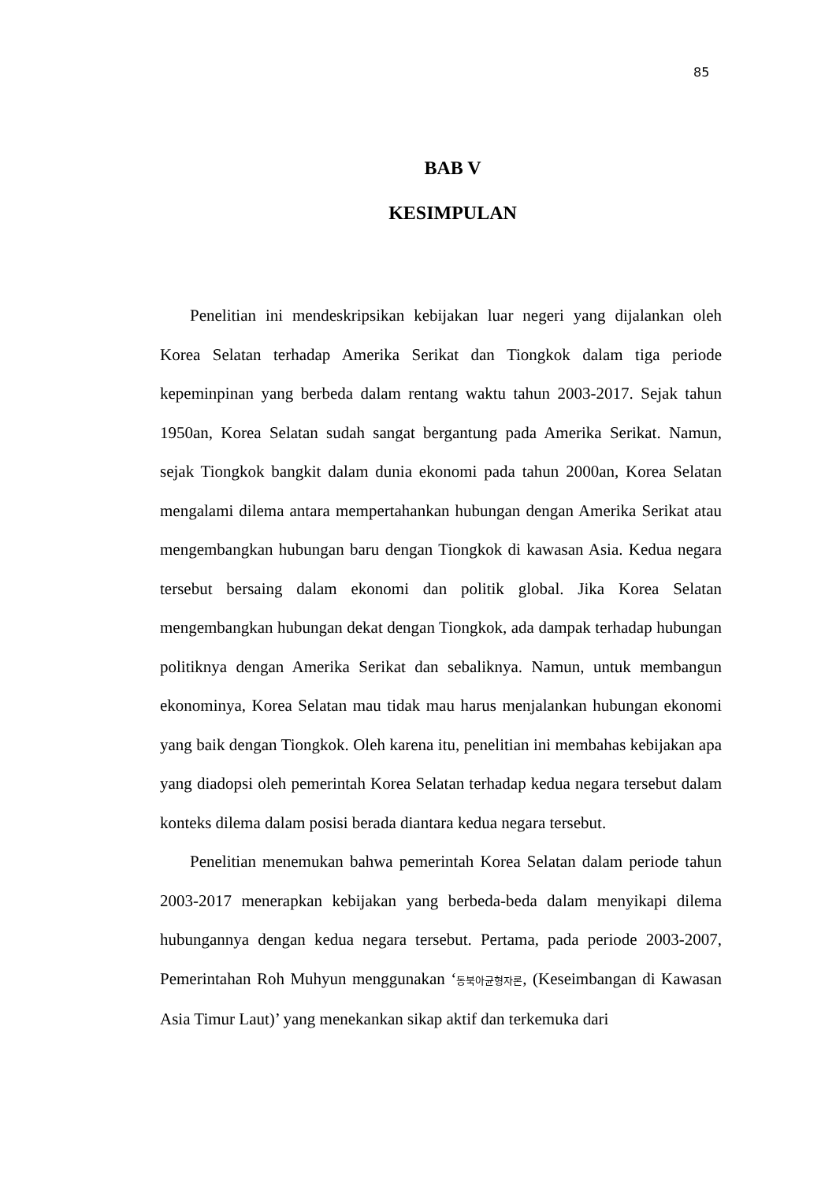85
BAB V
KESIMPULAN
Penelitian ini mendeskripsikan kebijakan luar negeri yang dijalankan oleh Korea Selatan terhadap Amerika Serikat dan Tiongkok dalam tiga periode kepeminpinan yang berbeda dalam rentang waktu tahun 2003-2017. Sejak tahun 1950an, Korea Selatan sudah sangat bergantung pada Amerika Serikat. Namun, sejak Tiongkok bangkit dalam dunia ekonomi pada tahun 2000an, Korea Selatan mengalami dilema antara mempertahankan hubungan dengan Amerika Serikat atau mengembangkan hubungan baru dengan Tiongkok di kawasan Asia. Kedua negara tersebut bersaing dalam ekonomi dan politik global. Jika Korea Selatan mengembangkan hubungan dekat dengan Tiongkok, ada dampak terhadap hubungan politiknya dengan Amerika Serikat dan sebaliknya. Namun, untuk membangun ekonominya, Korea Selatan mau tidak mau harus menjalankan hubungan ekonomi yang baik dengan Tiongkok. Oleh karena itu, penelitian ini membahas kebijakan apa yang diadopsi oleh pemerintah Korea Selatan terhadap kedua negara tersebut dalam konteks dilema dalam posisi berada diantara kedua negara tersebut.
Penelitian menemukan bahwa pemerintah Korea Selatan dalam periode tahun 2003-2017 menerapkan kebijakan yang berbeda-beda dalam menyikapi dilema hubungannya dengan kedua negara tersebut. Pertama, pada periode 2003-2007, Pemerintahan Roh Muhyun menggunakan ‘동북아균형자론, (Keseimbangan di Kawasan Asia Timur Laut)’ yang menekankan sikap aktif dan terkemuka dari